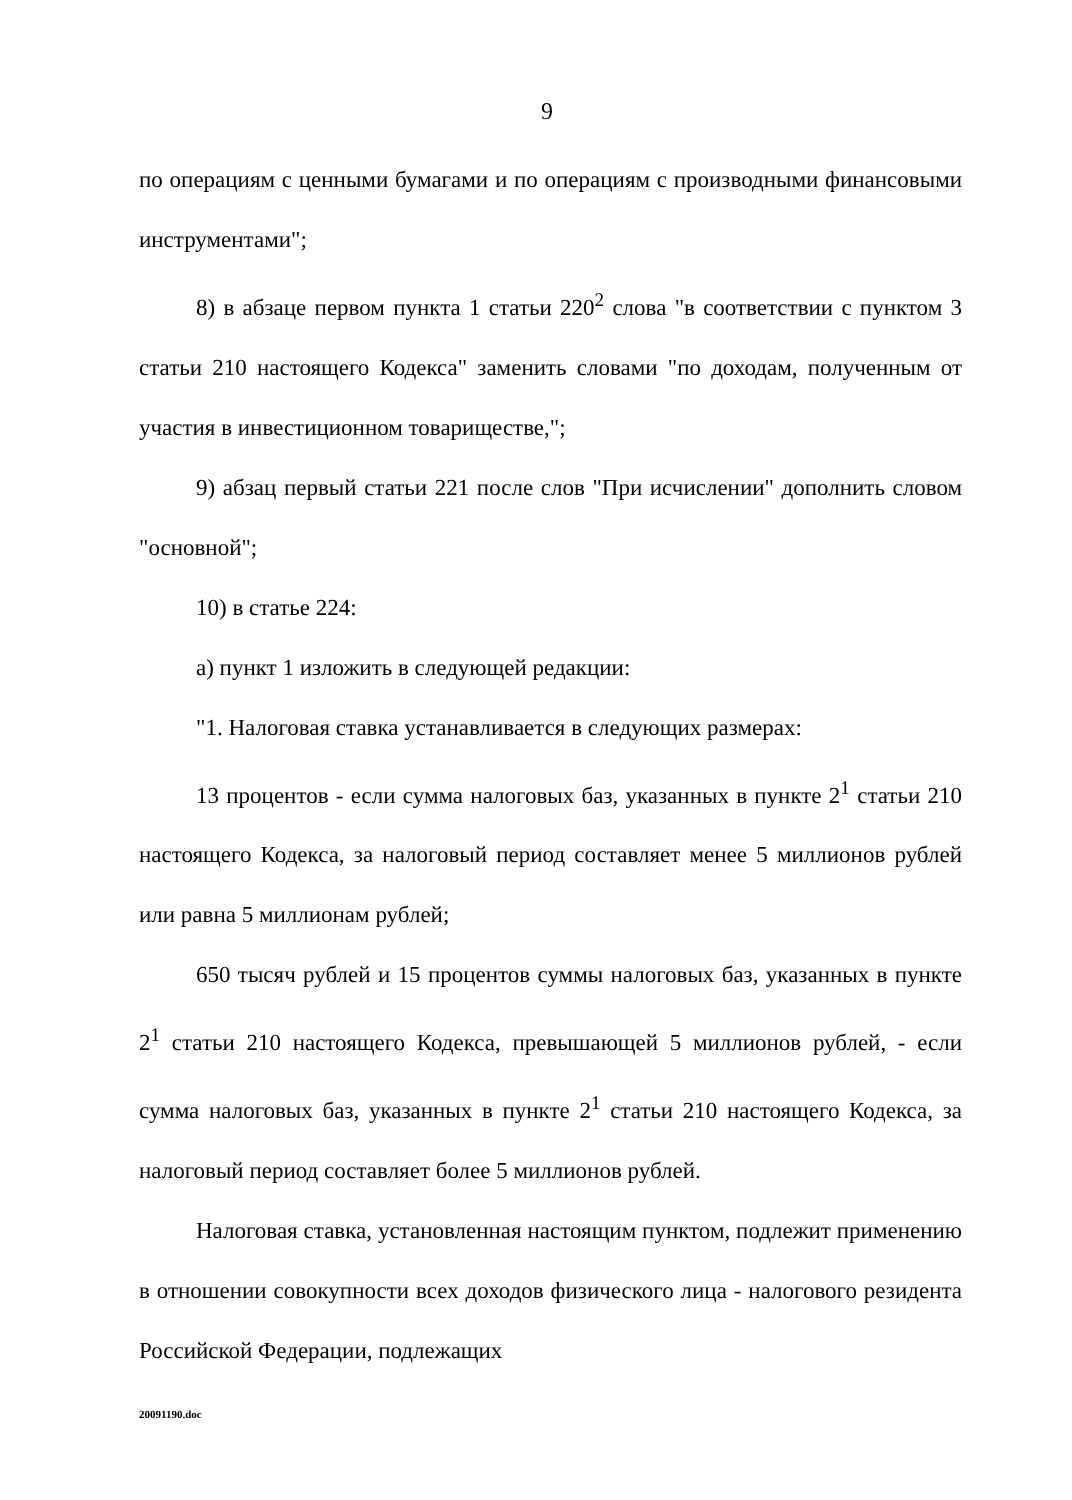9
по операциям с ценными бумагами и по операциям с производными финансовыми инструментами";
8) в абзаце первом пункта 1 статьи 220<sup>2</sup> слова "в соответствии с пунктом 3 статьи 210 настоящего Кодекса" заменить словами "по доходам, полученным от участия в инвестиционном товариществе,";
9) абзац первый статьи 221 после слов "При исчислении" дополнить словом "основной";
10) в статье 224:
а) пункт 1 изложить в следующей редакции:
"1. Налоговая ставка устанавливается в следующих размерах:
13 процентов - если сумма налоговых баз, указанных в пункте 2<sup>1</sup> статьи 210 настоящего Кодекса, за налоговый период составляет менее 5 миллионов рублей или равна 5 миллионам рублей;
650 тысяч рублей и 15 процентов суммы налоговых баз, указанных в пункте 2<sup>1</sup> статьи 210 настоящего Кодекса, превышающей 5 миллионов рублей, - если сумма налоговых баз, указанных в пункте 2<sup>1</sup> статьи 210 настоящего Кодекса, за налоговый период составляет более 5 миллионов рублей.
Налоговая ставка, установленная настоящим пунктом, подлежит применению в отношении совокупности всех доходов физического лица - налогового резидента Российской Федерации, подлежащих
20091190.doc